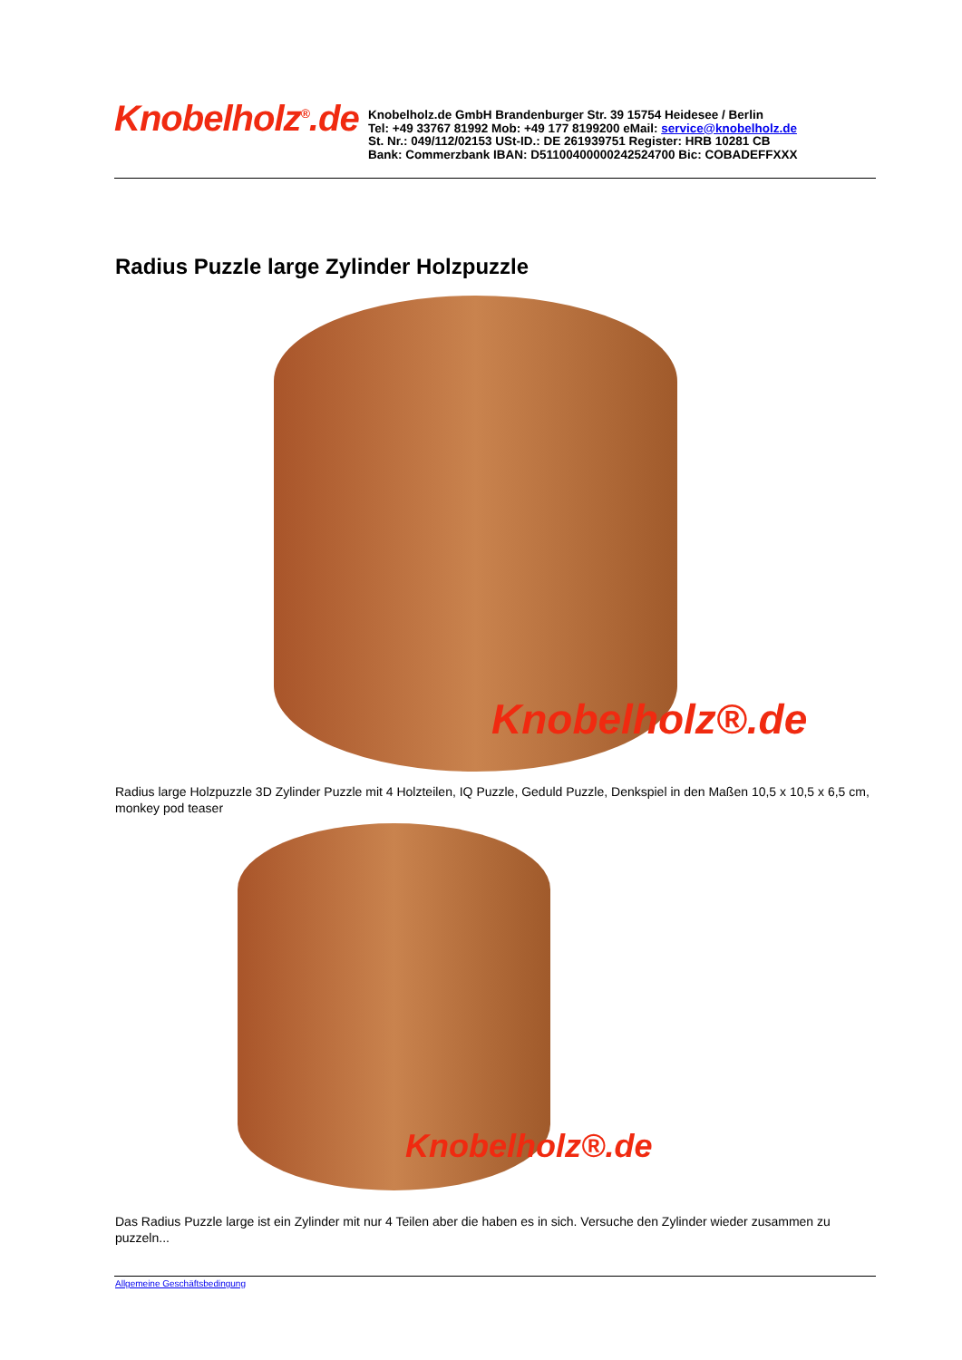Knobelholz<sup>®</sup>.de
Knobelholz.de GmbH Brandenburger Str. 39 15754 Heidesee / Berlin
Tel: +49 33767 81992 Mob: +49 177 8199200 eMail: service@knobelholz.de
St. Nr.: 049/112/02153 USt-ID.: DE 261939751 Register: HRB 10281 CB
Bank: Commerzbank IBAN: D51100400000242524700 Bic: COBADEFFXXX
Radius Puzzle large Zylinder Holzpuzzle
Knobelholz®.de
Radius large Holzpuzzle 3D Zylinder Puzzle mit 4 Holzteilen, IQ Puzzle, Geduld Puzzle, Denkspiel in den Maßen 10,5 x 10,5 x 6,5 cm, monkey pod teaser
Knobelholz®.de
Das Radius Puzzle large ist ein Zylinder mit nur 4 Teilen aber die haben es in sich. Versuche den Zylinder wieder zusammen zu puzzeln...
Allgemeine Geschäftsbedingung